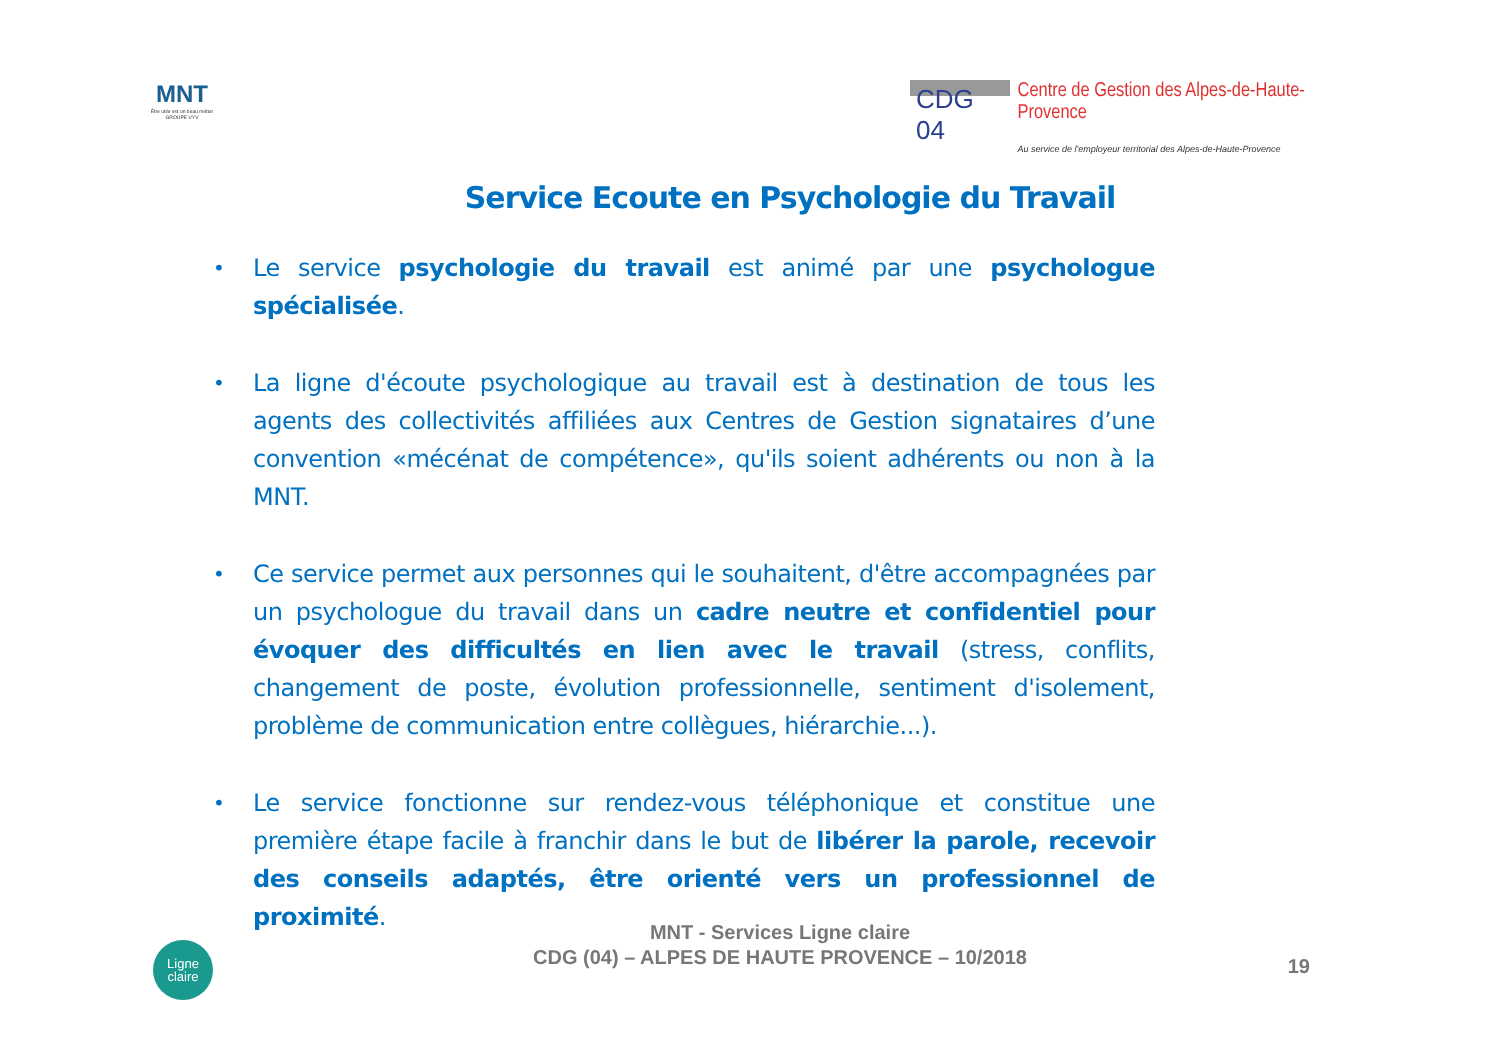MNT
Être utile est un beau métier
GROUPE VYV
CDG 04
Centre de Gestion des Alpes-de-Haute-Provence
Au service de l'employeur territorial des Alpes-de-Haute-Provence
Service Ecoute en Psychologie du Travail
• Le service psychologie du travail est animé par une psychologue spécialisée.
• La ligne d'écoute psychologique au travail est à destination de tous les agents des collectivités affiliées aux Centres de Gestion signataires d’une convention «mécénat de compétence», qu'ils soient adhérents ou non à la MNT.
• Ce service permet aux personnes qui le souhaitent, d'être accompagnées par un psychologue du travail dans un cadre neutre et confidentiel pour évoquer des difficultés en lien avec le travail (stress, conflits, changement de poste, évolution professionnelle, sentiment d'isolement, problème de communication entre collègues, hiérarchie...).
• Le service fonctionne sur rendez-vous téléphonique et constitue une première étape facile à franchir dans le but de libérer la parole, recevoir des conseils adaptés, être orienté vers un professionnel de proximité.
Ligne
claire
MNT - Services Ligne claire
CDG (04) – ALPES DE HAUTE PROVENCE – 10/2018
19